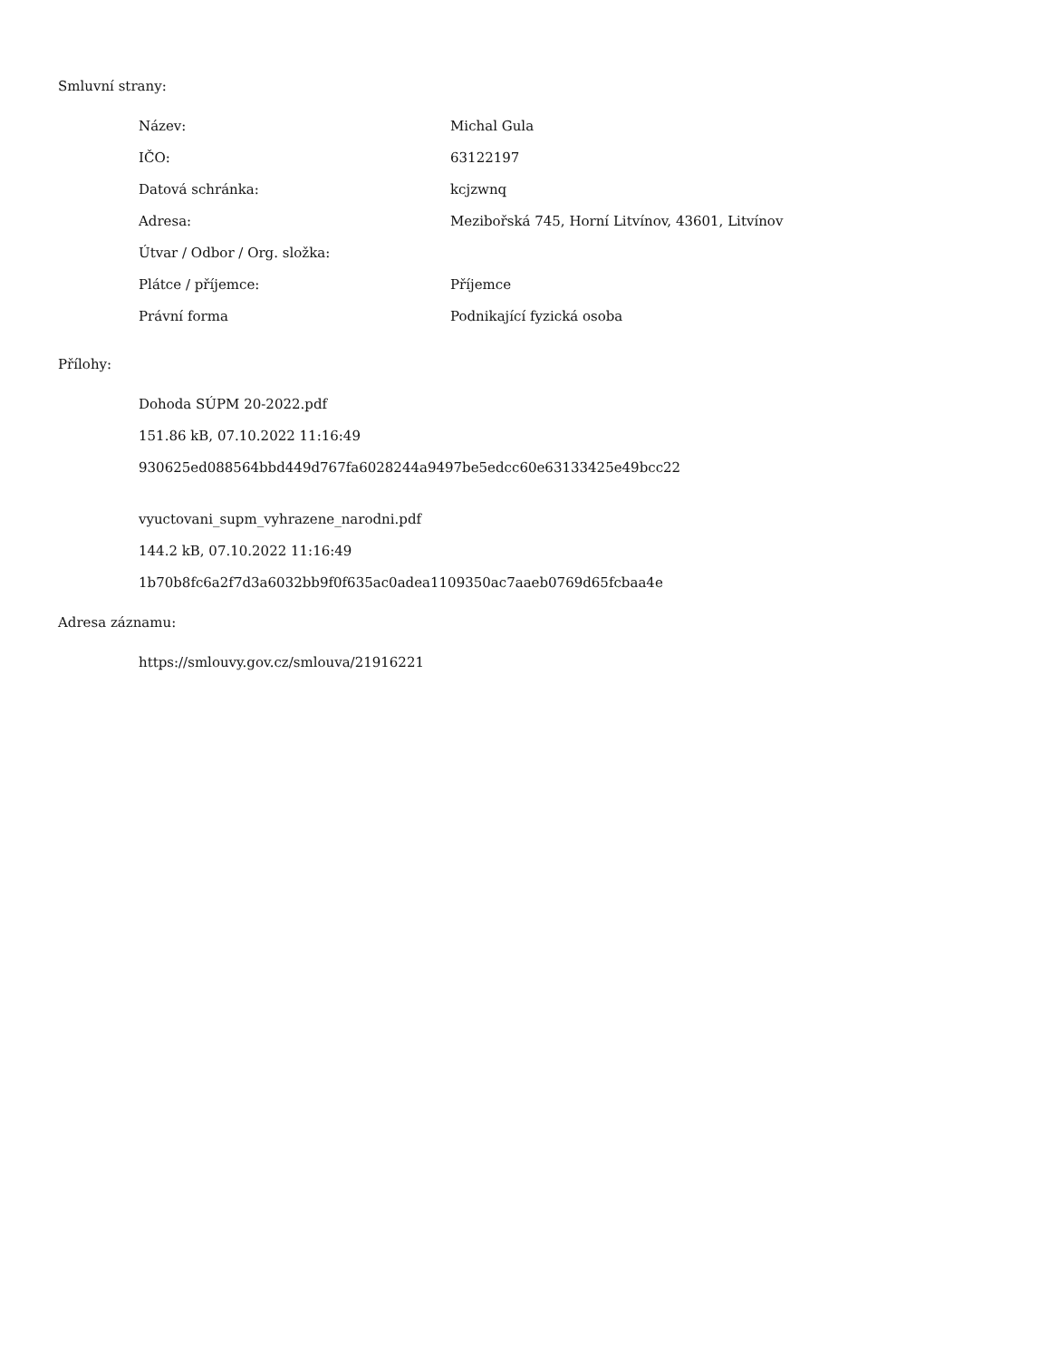Smluvní strany:
| Název: | Michal Gula |
| IČO: | 63122197 |
| Datová schránka: | kcjzwnq |
| Adresa: | Mezibořská 745, Horní Litvínov, 43601, Litvínov |
| Útvar / Odbor / Org. složka: | |
| Plátce / příjemce: | Příjemce |
| Právní forma | Podnikající fyzická osoba |
Přílohy:
Dohoda SÚPM 20-2022.pdf
151.86 kB, 07.10.2022 11:16:49
930625ed088564bbd449d767fa6028244a9497be5edcc60e63133425e49bcc22
vyuctovani_supm_vyhrazene_narodni.pdf
144.2 kB, 07.10.2022 11:16:49
1b70b8fc6a2f7d3a6032bb9f0f635ac0adea1109350ac7aaeb0769d65fcbaa4e
Adresa záznamu:
https://smlouvy.gov.cz/smlouva/21916221